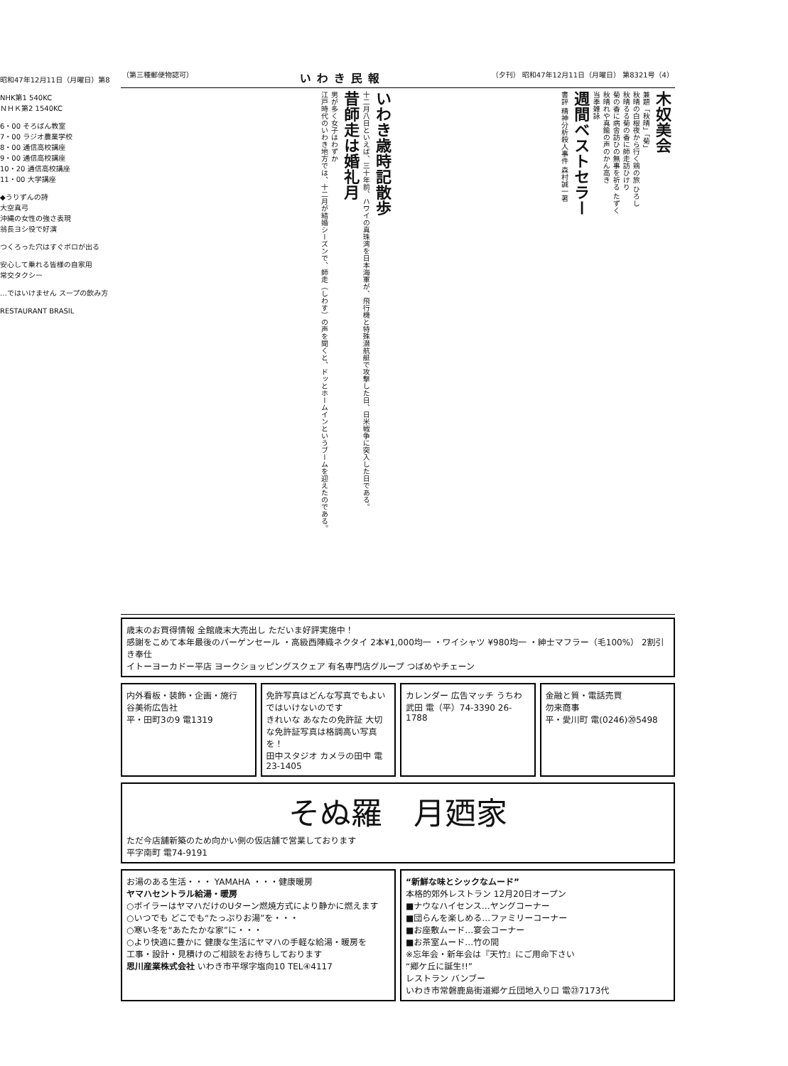昭和47年12月11日（月曜日）第8
NHK第1 540KC
ＮＨＫ第2 1540KC
6・00 そろばん教室
7・00 ラジオ農業学校
8・00 通信高校講座
9・00 通信高校講座
10・20 通信高校講座
11・00 大学講座
◆うりずんの詩
大空真弓
沖縄の女性の強さ表現
翁長ヨシ役で好演
つくろった穴はすぐボロが出る
安心して乗れる皆様の自家用
常交タクシー
…ではいけません スープの飲み方
RESTAURANT BRASIL
（第三種郵便物認可） いわき民報 （夕刊） 昭和47年12月11日（月曜日） 第8321号（4）
いわき歳時記散歩
十二月八日といえば、三十年前、ハワイの真珠湾を日本海軍が、飛行機と特殊潜航艇で攻撃した日、日米戦争に突入した日である。
昔師走は婚礼月
男が多く女子はわずか
江戸時代のいわき地方では、十二月が結婚シーズンで、師走（しわす）の声を聞くと、ドッとホームインというブームを迎えたのである。
木奴美会
兼題「秋晴」「菊」
秋晴の白根夜から行く鶏の旅 ひろし
秋晴るる菊の香に師走訪ひけり
菊の香に病舎訪ひの無事を祈る たずく
秋晴れや真鍮の声のかん高き
当季雑詠
週間ベストセラー
書評 精神分析殺人事件 森村誠一著
歳末のお買得情報 全館歳末大売出し ただいま好評実施中！
感謝をこめて本年最後のバーゲンセール ・高級西陣織ネクタイ 2本¥1,000均一 ・ワイシャツ ¥980均一 ・紳士マフラー（毛100%） 2割引き奉仕
イトーヨーカドー平店 ヨークショッピングスクェア 有名専門店グループ つばめやチェーン
内外看板・装飾・企画・施行
谷美術広告社
平・田町3の9 電1319
免許写真はどんな写真でもよいではいけないのです
きれいな あなたの免許証 大切な免許証写真は格調高い写真を！
田中スタジオ カメラの田中 電23-1405
カレンダー 広告マッチ うちわ
武田 電（平）74-3390 26-1788
金融と質・電話売買
勿来商事
平・愛川町 電(0246)⑳5498
そぬ羅　月廼家
ただ今店舗新築のため向かい側の仮店舗で営業しております
平字南町 電74-9191
お湯のある生活・・・ YAMAHA ・・・健康暖房
ヤマハセントラル給湯・暖房
○ボイラーはヤマハだけのUターン燃焼方式により静かに燃えます
○いつでも どこでも“たっぷりお湯”を・・・
○寒い冬を“あたたかな家”に・・・
○より快適に豊かに 健康な生活にヤマハの手軽な給湯・暖房を
工事・設計・見積けのご相談をお待ちしております
思川産業株式会社 いわき市平塚字塩向10 TEL④4117
“新鮮な味とシックなムード”
本格的郊外レストラン 12月20日オープン
■ナウなハイセンス…ヤングコーナー
■団らんを楽しめる…ファミリーコーナー
■お座敷ムード…宴会コーナー
■お茶室ムード…竹の間
※忘年会・新年会は『天竹』にご用命下さい
“郷ケ丘に誕生!!”
レストラン バンブー
いわき市常磐鹿島街道郷ケ丘団地入り口 電㉓7173代